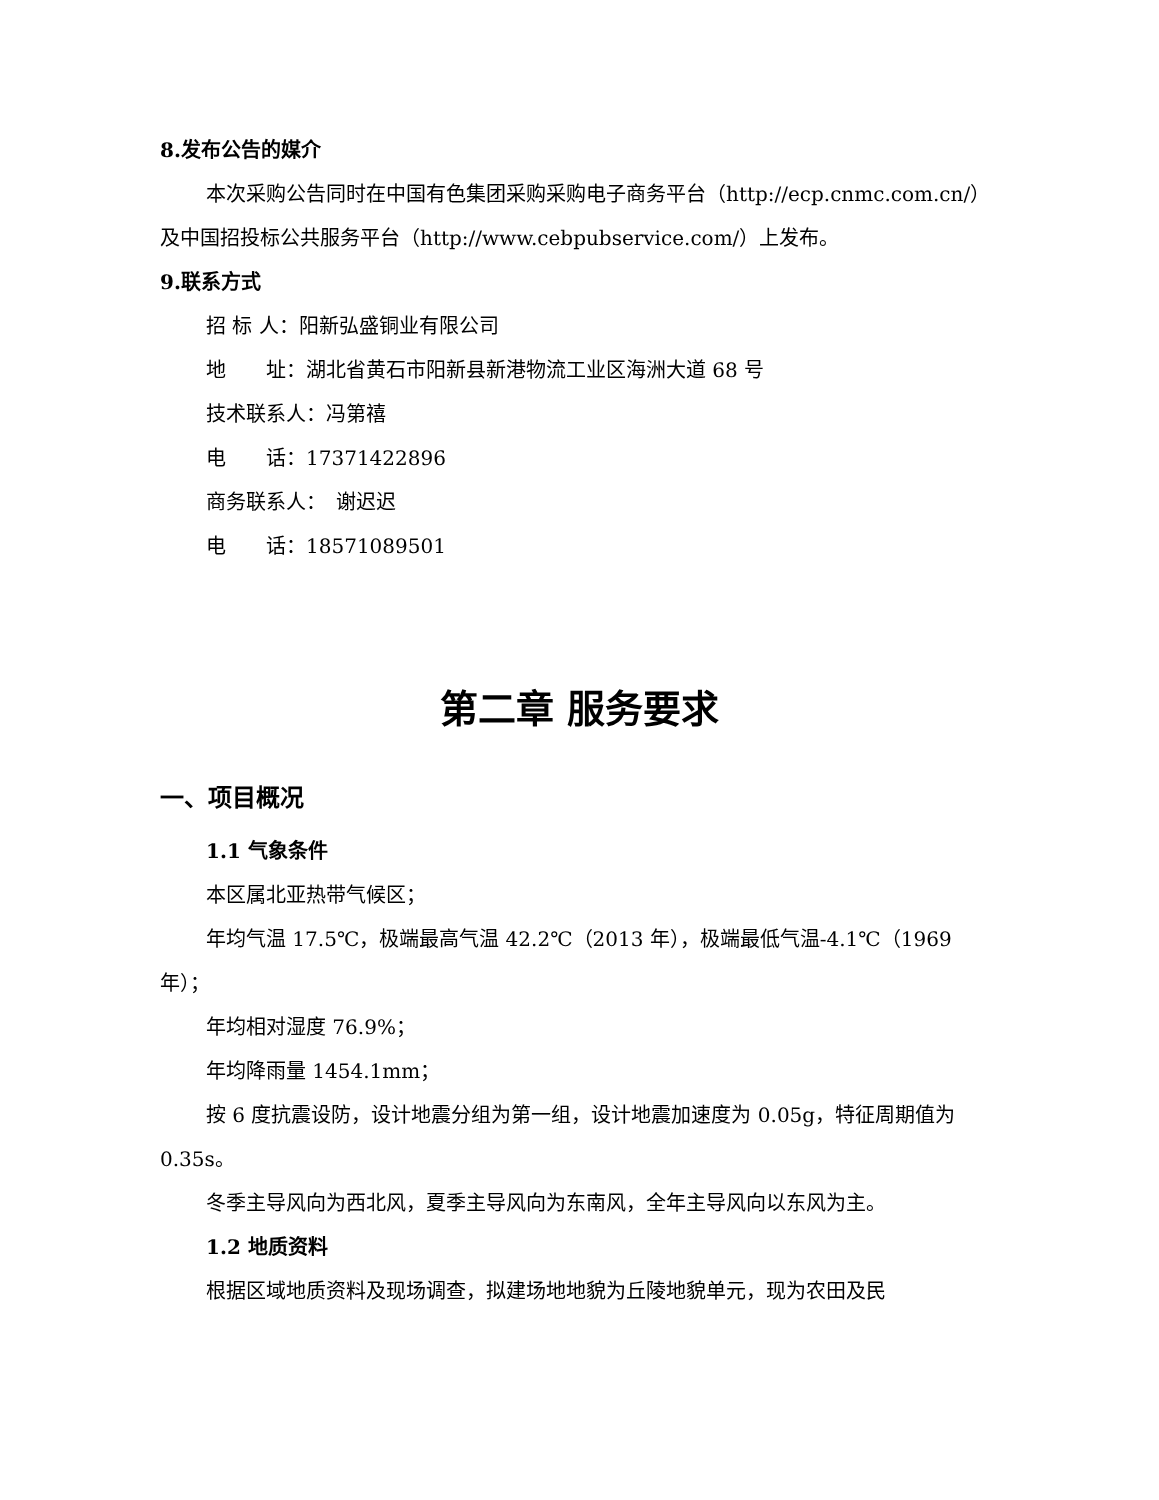8.发布公告的媒介
本次采购公告同时在中国有色集团采购采购电子商务平台（http://ecp.cnmc.com.cn/）及中国招投标公共服务平台（http://www.cebpubservice.com/）上发布。
9.联系方式
招 标 人：阳新弘盛铜业有限公司
地　　址：湖北省黄石市阳新县新港物流工业区海洲大道 68 号
技术联系人：冯第禧
电　　话：17371422896
商务联系人：　谢迟迟
电　　话：18571089501
第二章 服务要求
一、项目概况
1.1 气象条件
本区属北亚热带气候区；
年均气温 17.5℃，极端最高气温 42.2℃（2013 年），极端最低气温-4.1℃（1969 年）；
年均相对湿度 76.9%；
年均降雨量 1454.1mm；
按 6 度抗震设防，设计地震分组为第一组，设计地震加速度为 0.05g，特征周期值为 0.35s。
冬季主导风向为西北风，夏季主导风向为东南风，全年主导风向以东风为主。
1.2 地质资料
根据区域地质资料及现场调查，拟建场地地貌为丘陵地貌单元，现为农田及民